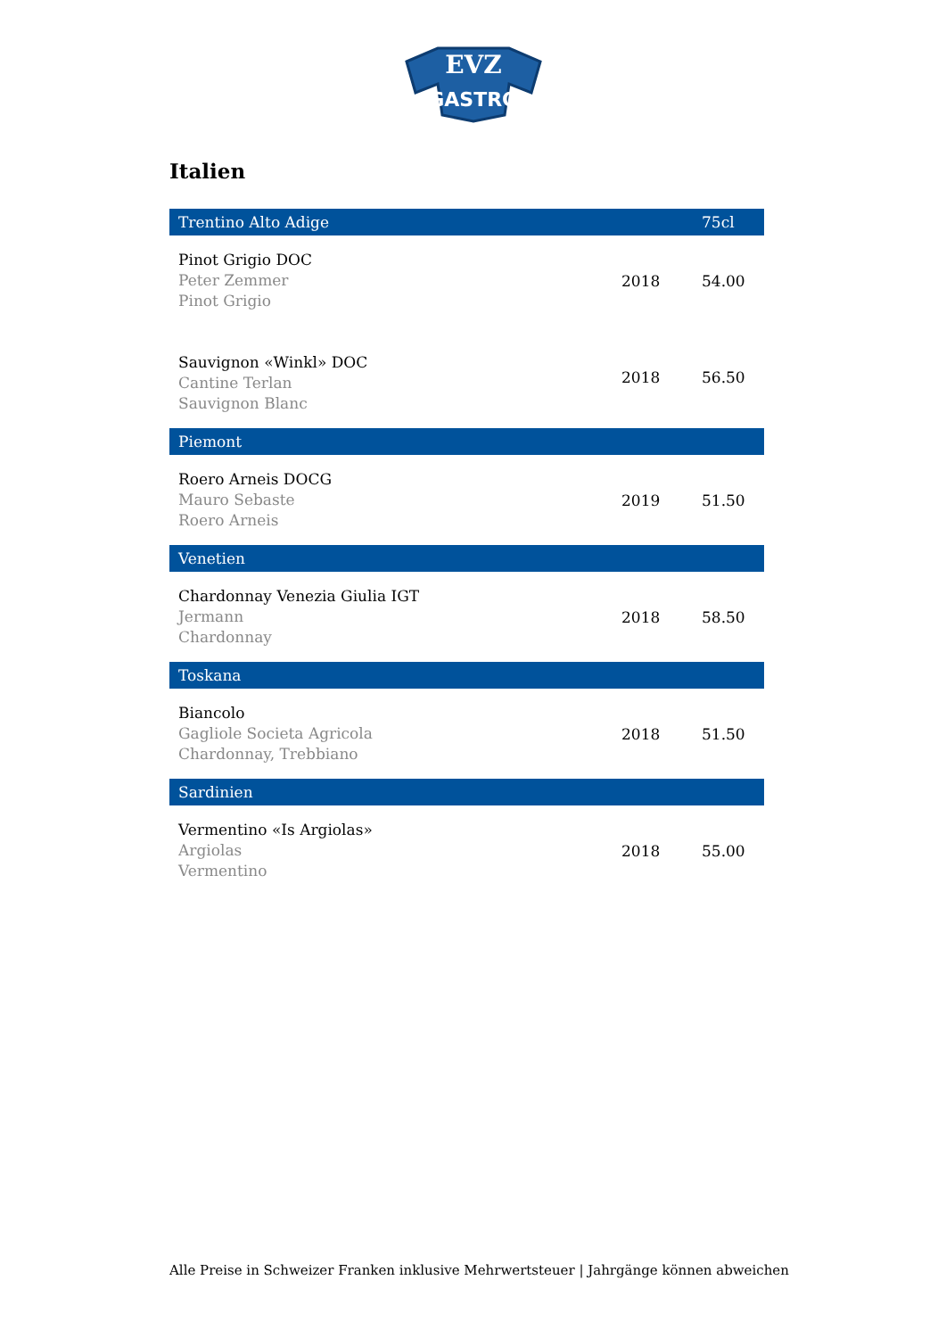EVZ
GASTRO
Italien
| Trentino Alto Adige | | 75cl |
| --- | --- | --- |
| Pinot Grigio DOC Peter Zemmer Pinot Grigio | 2018 | 54.00 |
| Sauvignon «Winkl» DOC Cantine Terlan Sauvignon Blanc | 2018 | 56.50 |
| Piemont | | |
| Roero Arneis DOCG Mauro Sebaste Roero Arneis | 2019 | 51.50 |
| Venetien | | |
| Chardonnay Venezia Giulia IGT Jermann Chardonnay | 2018 | 58.50 |
| Toskana | | |
| Biancolo Gagliole Societa Agricola Chardonnay, Trebbiano | 2018 | 51.50 |
| Sardinien | | |
| Vermentino «Is Argiolas» Argiolas Vermentino | 2018 | 55.00 |
Alle Preise in Schweizer Franken inklusive Mehrwertsteuer | Jahrgänge können abweichen